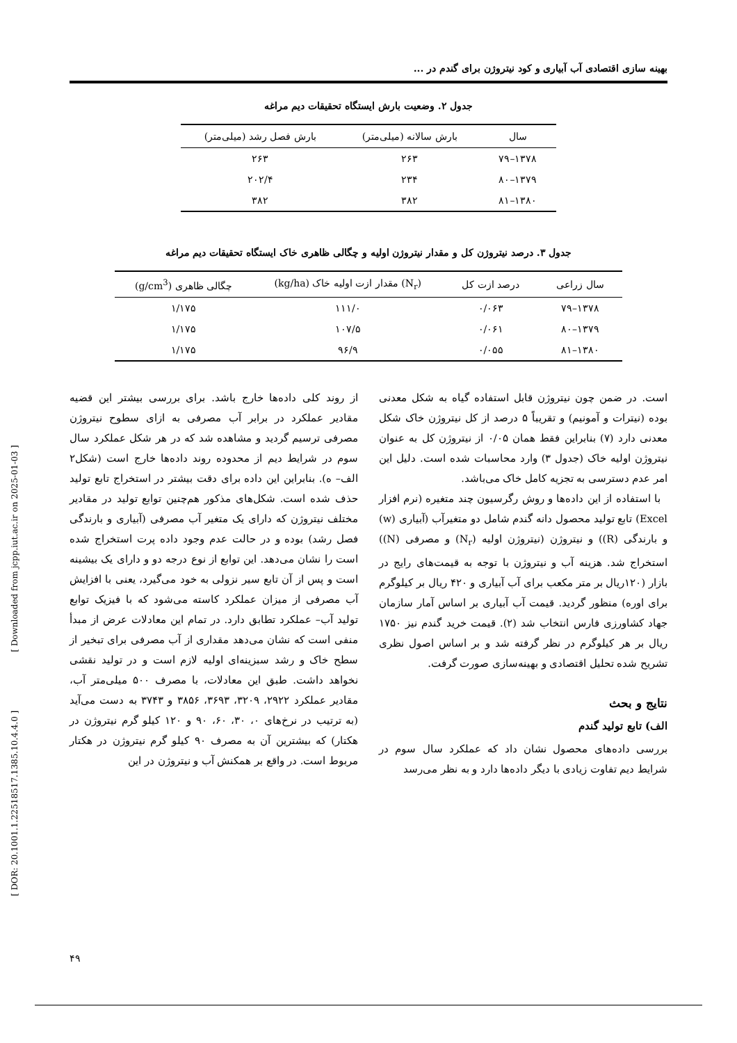[ DOR: 20.1001.1.22518517.1385.10.4.4.0 ] [ Downloaded from jcpp.iut.ac.ir on 2025-01-03 ]
بهینه سازی اقتصادی آب آبیاری و کود نیتروژن برای گندم در ...
جدول ۲. وضعیت بارش ایستگاه تحقیقات دیم مراغه
| سال | بارش سالانه (میلی‌متر) | بارش فصل رشد (میلی‌متر) |
| --- | --- | --- |
| ۱۳۷۸–۷۹ | ۲۶۳ | ۲۶۳ |
| ۱۳۷۹–۸۰ | ۲۳۴ | ۲۰۲/۴ |
| ۱۳۸۰–۸۱ | ۳۸۲ | ۳۸۲ |
جدول ۳. درصد نیتروژن کل و مقدار نیتروژن اولیه و چگالی ظاهری خاک ایستگاه تحقیقات دیم مراغه
| سال زراعی | درصد ازت کل | (N<sub>r</sub>) مقدار ازت اولیه خاک (kg/ha) | چگالی ظاهری (g/cm<sup>3</sup>) |
| --- | --- | --- | --- |
| ۱۳۷۸–۷۹ | ۰/۰۶۳ | ۱۱۱/۰ | ۱/۱۷۵ |
| ۱۳۷۹–۸۰ | ۰/۰۶۱ | ۱۰۷/۵ | ۱/۱۷۵ |
| ۱۳۸۰–۸۱ | ۰/۰۵۵ | ۹۶/۹ | ۱/۱۷۵ |
است. در ضمن چون نیتروژن قابل استفاده گیاه به شکل معدنی بوده (نیترات و آمونیم) و تقریباً ۵ درصد از کل نیتروژن خاک شکل معدنی دارد (۷) بنابراین فقط همان ۰/۰۵ از نیتروژن کل به عنوان نیتروژن اولیه خاک (جدول ۳) وارد محاسبات شده است. دلیل این امر عدم دسترسی به تجزیه کامل خاک می‌باشد.
با استفاده از این داده‌ها و روش رگرسیون چند متغیره (نرم افزار Excel) تابع تولید محصول دانه گندم شامل دو متغیرآب (آبیاری (w) و بارندگی (R)) و نیتروژن (نیتروژن اولیه (N<sub>r</sub>) و مصرفی (N)) استخراج شد. هزینه آب و نیتروژن با توجه به قیمت‌های رایج در بازار (۱۲۰ریال بر متر مکعب برای آب آبیاری و ۴۲۰ ریال بر کیلوگرم برای اوره) منظور گردید. قیمت آب آبیاری بر اساس آمار سازمان جهاد کشاورزی فارس انتخاب شد (۲). قیمت خرید گندم نیز ۱۷۵۰ ریال بر هر کیلوگرم در نظر گرفته شد و بر اساس اصول نظری تشریح شده تحلیل اقتصادی و بهینه‌سازی صورت گرفت.
نتایج و بحث
الف) تابع تولید گندم
بررسی داده‌های محصول نشان داد که عملکرد سال سوم در شرایط دیم تفاوت زیادی با دیگر داده‌ها دارد و به نظر می‌رسد
از روند کلی داده‌ها خارج باشد. برای بررسی بیشتر این قضیه مقادیر عملکرد در برابر آب مصرفی به ازای سطوح نیتروژن مصرفی ترسیم گردید و مشاهده شد که در هر شکل عملکرد سال سوم در شرایط دیم از محدوده روند داده‌ها خارج است (شکل۲ الف– ه). بنابراین این داده برای دقت بیشتر در استخراج تابع تولید حذف شده است. شکل‌های مذکور هم‌چنین توابع تولید در مقادیر مختلف نیتروژن که دارای یک متغیر آب مصرفی (آبیاری و بارندگی فصل رشد) بوده و در حالت عدم وجود داده پرت استخراج شده است را نشان می‌دهد. این توابع از نوع درجه دو و دارای یک بیشینه است و پس از آن تابع سیر نزولی به خود می‌گیرد، یعنی با افزایش آب مصرفی از میزان عملکرد کاسته می‌شود که با فیزیک توابع تولید آب– عملکرد تطابق دارد. در تمام این معادلات عرض از مبدأ منفی است که نشان می‌دهد مقداری از آب مصرفی برای تبخیر از سطح خاک و رشد سبزینه‌ای اولیه لازم است و در تولید نقشی نخواهد داشت. طبق این معادلات، با مصرف ۵۰۰ میلی‌متر آب، مقادیر عملکرد ۲۹۲۲، ۳۲۰۹، ۳۶۹۳، ۳۸۵۶ و ۳۷۴۳ به دست می‌آید (به ترتیب در نرخ‌های ۰، ۳۰، ۶۰، ۹۰ و ۱۲۰ کیلو گرم نیتروژن در هکتار) که بیشترین آن به مصرف ۹۰ کیلو گرم نیتروژن در هکتار مربوط است. در واقع بر همکنش آب و نیتروژن در این
۴۹